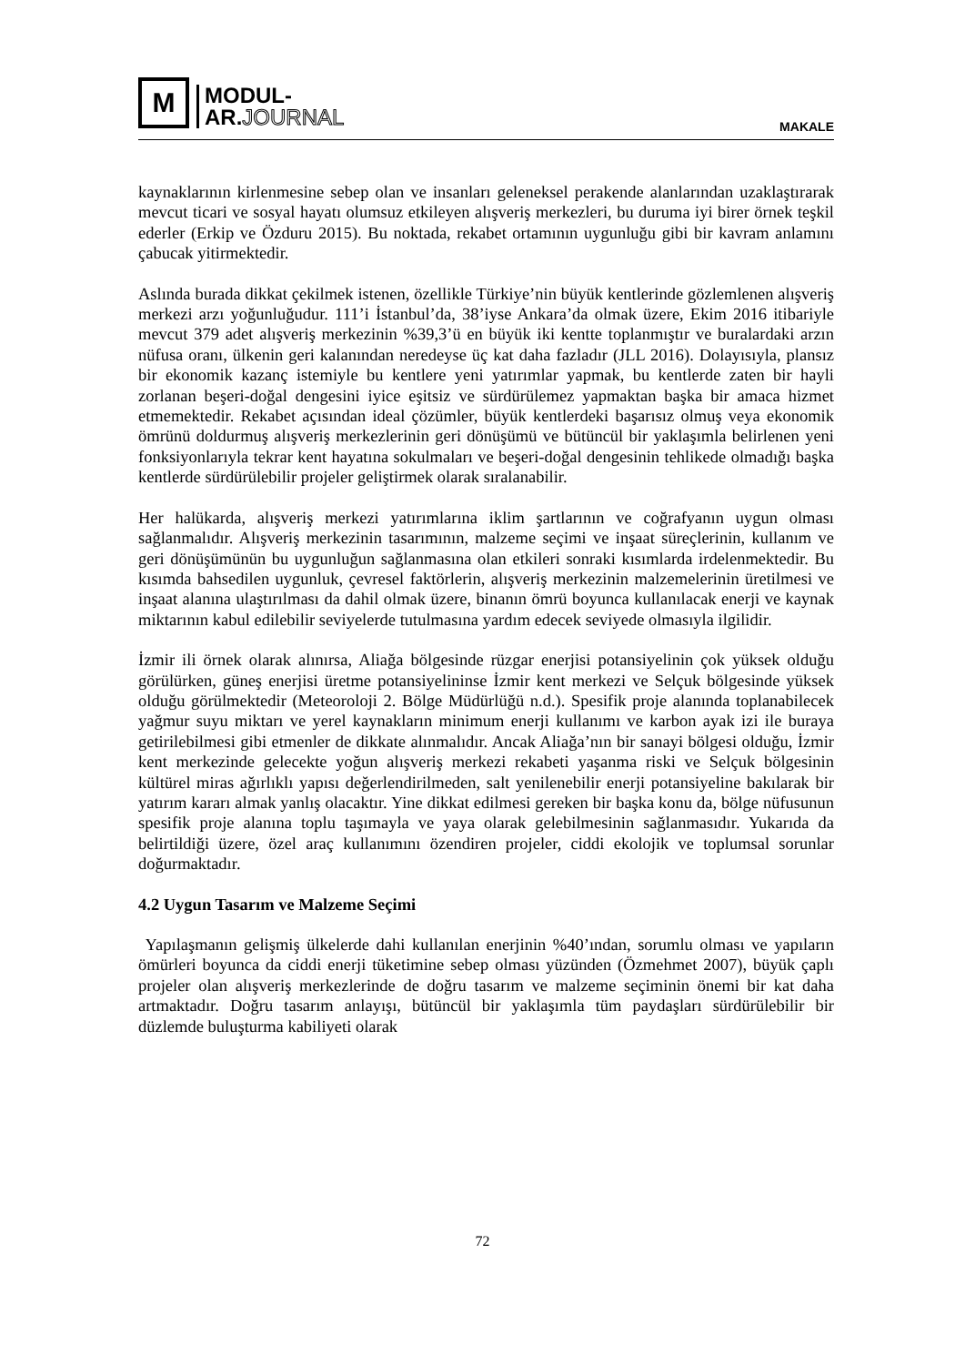M
MODUL-
AR.JOURNAL
MAKALE
kaynaklarının kirlenmesine sebep olan ve insanları geleneksel perakende alanlarından uzaklaştırarak mevcut ticari ve sosyal hayatı olumsuz etkileyen alışveriş merkezleri, bu duruma iyi birer örnek teşkil ederler (Erkip ve Özduru 2015). Bu noktada, rekabet ortamının uygunluğu gibi bir kavram anlamını çabucak yitirmektedir.
Aslında burada dikkat çekilmek istenen, özellikle Türkiye’nin büyük kentlerinde gözlemlenen alışveriş merkezi arzı yoğunluğudur. 111’i İstanbul’da, 38’iyse Ankara’da olmak üzere, Ekim 2016 itibariyle mevcut 379 adet alışveriş merkezinin %39,3’ü en büyük iki kentte toplanmıştır ve buralardaki arzın nüfusa oranı, ülkenin geri kalanından neredeyse üç kat daha fazladır (JLL 2016). Dolayısıyla, plansız bir ekonomik kazanç istemiyle bu kentlere yeni yatırımlar yapmak, bu kentlerde zaten bir hayli zorlanan beşeri-doğal dengesini iyice eşitsiz ve sürdürülemez yapmaktan başka bir amaca hizmet etmemektedir. Rekabet açısından ideal çözümler, büyük kentlerdeki başarısız olmuş veya ekonomik ömrünü doldurmuş alışveriş merkezlerinin geri dönüşümü ve bütüncül bir yaklaşımla belirlenen yeni fonksiyonlarıyla tekrar kent hayatına sokulmaları ve beşeri-doğal dengesinin tehlikede olmadığı başka kentlerde sürdürülebilir projeler geliştirmek olarak sıralanabilir.
Her halükarda, alışveriş merkezi yatırımlarına iklim şartlarının ve coğrafyanın uygun olması sağlanmalıdır. Alışveriş merkezinin tasarımının, malzeme seçimi ve inşaat süreçlerinin, kullanım ve geri dönüşümünün bu uygunluğun sağlanmasına olan etkileri sonraki kısımlarda irdelenmektedir. Bu kısımda bahsedilen uygunluk, çevresel faktörlerin, alışveriş merkezinin malzemelerinin üretilmesi ve inşaat alanına ulaştırılması da dahil olmak üzere, binanın ömrü boyunca kullanılacak enerji ve kaynak miktarının kabul edilebilir seviyelerde tutulmasına yardım edecek seviyede olmasıyla ilgilidir.
İzmir ili örnek olarak alınırsa, Aliağa bölgesinde rüzgar enerjisi potansiyelinin çok yüksek olduğu görülürken, güneş enerjisi üretme potansiyelininse İzmir kent merkezi ve Selçuk bölgesinde yüksek olduğu görülmektedir (Meteoroloji 2. Bölge Müdürlüğü n.d.). Spesifik proje alanında toplanabilecek yağmur suyu miktarı ve yerel kaynakların minimum enerji kullanımı ve karbon ayak izi ile buraya getirilebilmesi gibi etmenler de dikkate alınmalıdır. Ancak Aliağa’nın bir sanayi bölgesi olduğu, İzmir kent merkezinde gelecekte yoğun alışveriş merkezi rekabeti yaşanma riski ve Selçuk bölgesinin kültürel miras ağırlıklı yapısı değerlendirilmeden, salt yenilenebilir enerji potansiyeline bakılarak bir yatırım kararı almak yanlış olacaktır. Yine dikkat edilmesi gereken bir başka konu da, bölge nüfusunun spesifik proje alanına toplu taşımayla ve yaya olarak gelebilmesinin sağlanmasıdır. Yukarıda da belirtildiği üzere, özel araç kullanımını özendiren projeler, ciddi ekolojik ve toplumsal sorunlar doğurmaktadır.
4.2 Uygun Tasarım ve Malzeme Seçimi
Yapılaşmanın gelişmiş ülkelerde dahi kullanılan enerjinin %40’ından, sorumlu olması ve yapıların ömürleri boyunca da ciddi enerji tüketimine sebep olması yüzünden (Özmehmet 2007), büyük çaplı projeler olan alışveriş merkezlerinde de doğru tasarım ve malzeme seçiminin önemi bir kat daha artmaktadır. Doğru tasarım anlayışı, bütüncül bir yaklaşımla tüm paydaşları sürdürülebilir bir düzlemde buluşturma kabiliyeti olarak
72